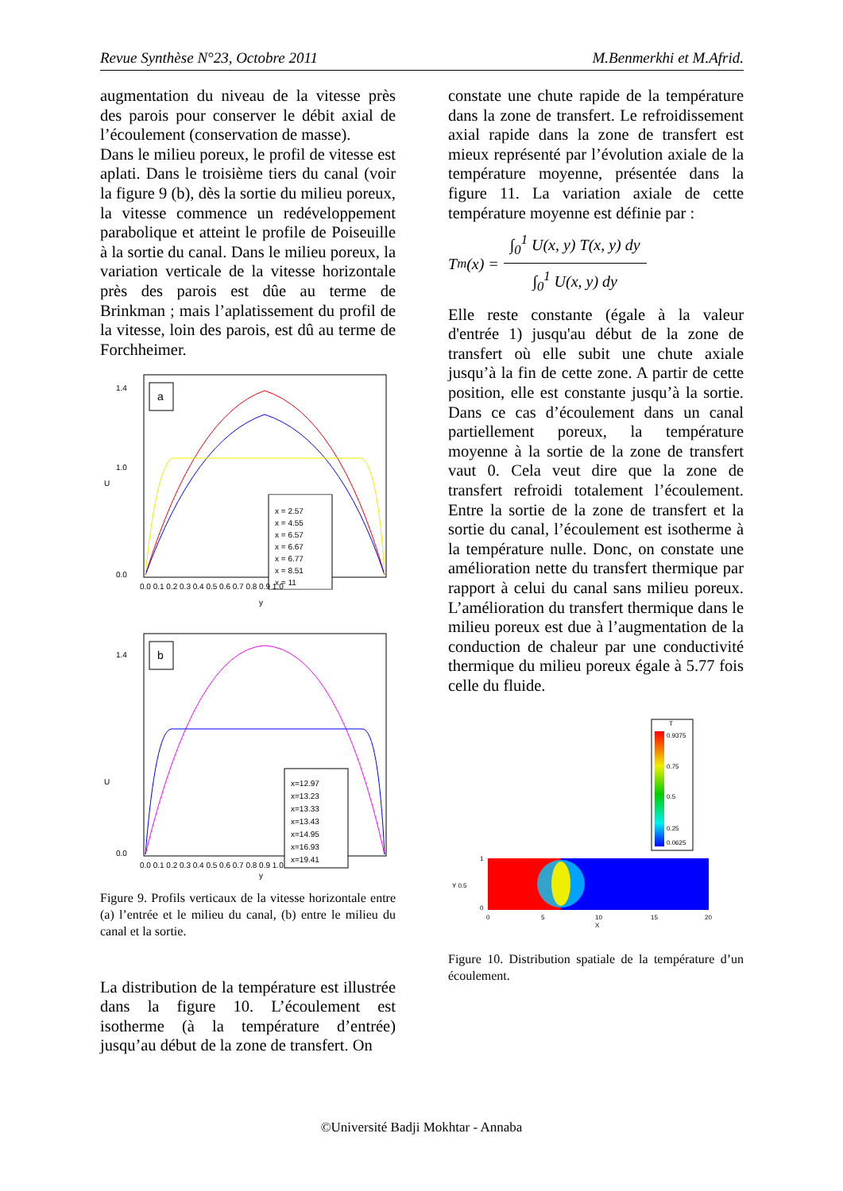Revue Synthèse N°23, Octobre 2011 M.Benmerkhi et M.Afrid.
augmentation du niveau de la vitesse près des parois pour conserver le débit axial de l’écoulement (conservation de masse).
Dans le milieu poreux, le profil de vitesse est aplati. Dans le troisième tiers du canal (voir la figure 9 (b), dès la sortie du milieu poreux, la vitesse commence un redéveloppement parabolique et atteint le profile de Poiseuille à la sortie du canal. Dans le milieu poreux, la variation verticale de la vitesse horizontale près des parois est dûe au terme de Brinkman ; mais l’aplatissement du profil de la vitesse, loin des parois, est dû au terme de Forchheimer.
a
x = 2.57
x = 4.55
x = 6.57
x = 6.67
x = 6.77
x = 8.51
x = 11
1.4
1.0
0.0
U
0.0 0.1 0.2 0.3 0.4 0.5 0.6 0.7 0.8 0.9 1.0
y
b
x=12.97
x=13.23
x=13.33
x=13.43
x=14.95
x=16.93
x=19.41
1.4
0.0
U
0.0 0.1 0.2 0.3 0.4 0.5 0.6 0.7 0.8 0.9 1.0
y
Figure 9. Profils verticaux de la vitesse horizontale entre (a) l’entrée et le milieu du canal, (b) entre le milieu du canal et la sortie.
La distribution de la température est illustrée dans la figure 10. L’écoulement est isotherme (à la température d’entrée) jusqu’au début de la zone de transfert. On
constate une chute rapide de la température dans la zone de transfert. Le refroidissement axial rapide dans la zone de transfert est mieux représenté par l’évolution axiale de la température moyenne, présentée dans la figure 11. La variation axiale de cette température moyenne est définie par :
T<sub>m</sub>(x) = ∫<sub>0</sub><sup>1</sup> U(x, y) T(x, y) dy ∫<sub>0</sub><sup>1</sup> U(x, y) dy
Elle reste constante (égale à la valeur d'entrée 1) jusqu'au début de la zone de transfert où elle subit une chute axiale jusqu’à la fin de cette zone. A partir de cette position, elle est constante jusqu’à la sortie. Dans ce cas d’écoulement dans un canal partiellement poreux, la température moyenne à la sortie de la zone de transfert vaut 0. Cela veut dire que la zone de transfert refroidi totalement l’écoulement. Entre la sortie de la zone de transfert et la sortie du canal, l’écoulement est isotherme à la température nulle. Donc, on constate une amélioration nette du transfert thermique par rapport à celui du canal sans milieu poreux. L’amélioration du transfert thermique dans le milieu poreux est due à l’augmentation de la conduction de chaleur par une conductivité thermique du milieu poreux égale à 5.77 fois celle du fluide.
T
0.9375
0.75
0.5
0.25
0.0625
1
Y 0.5
0
0
5
10
15
20
X
Figure 10. Distribution spatiale de la température d’un écoulement.
©Université Badji Mokhtar - Annaba